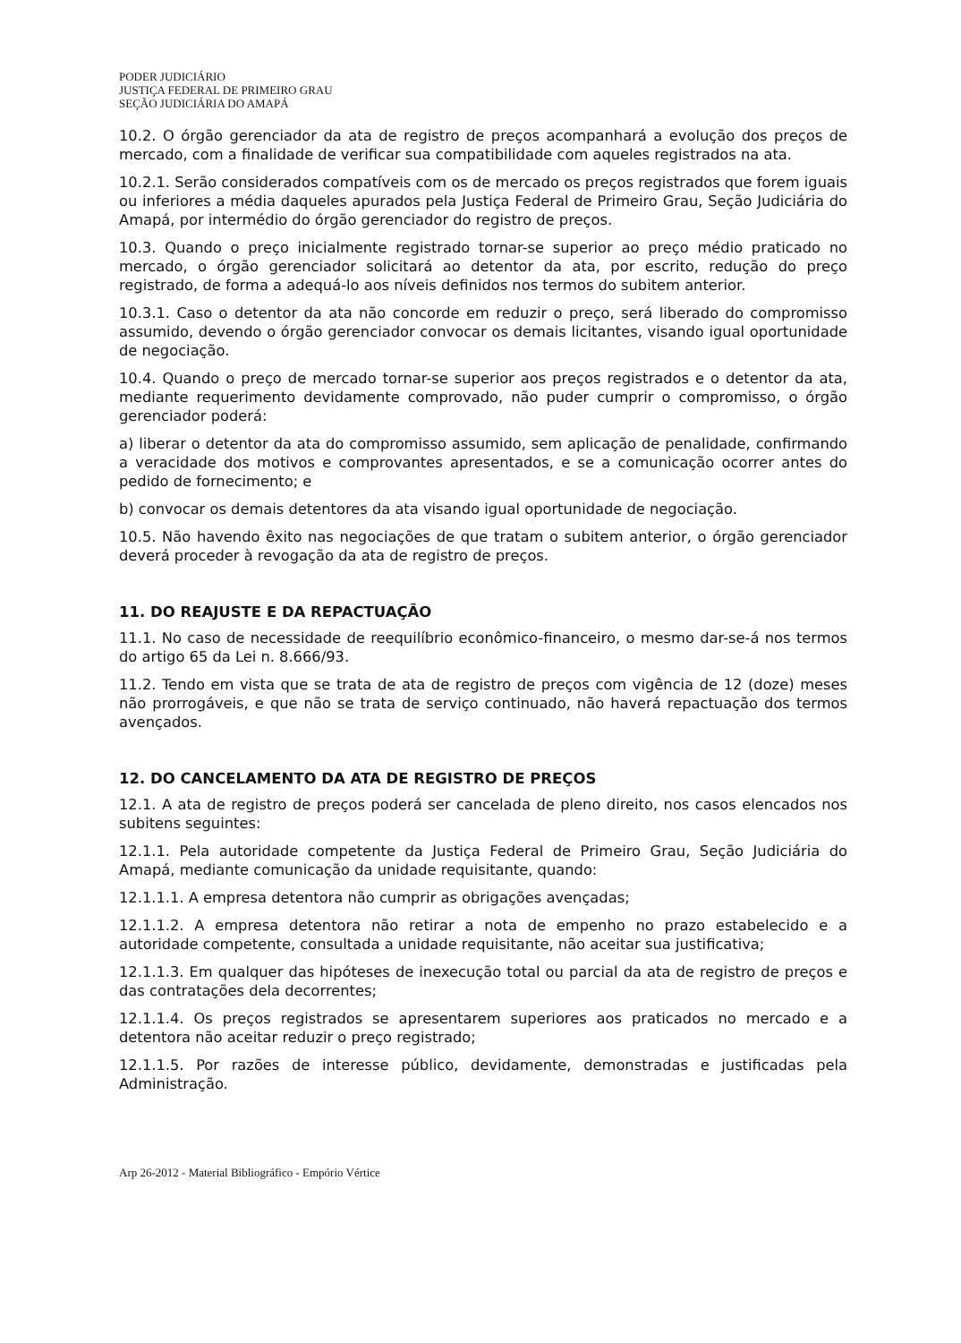PODER JUDICIÁRIO
JUSTIÇA FEDERAL DE PRIMEIRO GRAU
SEÇÃO JUDICIÁRIA DO AMAPÁ
10.2. O órgão gerenciador da ata de registro de preços acompanhará a evolução dos preços de mercado, com a finalidade de verificar sua compatibilidade com aqueles registrados na ata.
10.2.1. Serão considerados compatíveis com os de mercado os preços registrados que forem iguais ou inferiores a média daqueles apurados pela Justiça Federal de Primeiro Grau, Seção Judiciária do Amapá, por intermédio do órgão gerenciador do registro de preços.
10.3. Quando o preço inicialmente registrado tornar-se superior ao preço médio praticado no mercado, o órgão gerenciador solicitará ao detentor da ata, por escrito, redução do preço registrado, de forma a adequá-lo aos níveis definidos nos termos do subitem anterior.
10.3.1. Caso o detentor da ata não concorde em reduzir o preço, será liberado do compromisso assumido, devendo o órgão gerenciador convocar os demais licitantes, visando igual oportunidade de negociação.
10.4. Quando o preço de mercado tornar-se superior aos preços registrados e o detentor da ata, mediante requerimento devidamente comprovado, não puder cumprir o compromisso, o órgão gerenciador poderá:
a) liberar o detentor da ata do compromisso assumido, sem aplicação de penalidade, confirmando a veracidade dos motivos e comprovantes apresentados, e se a comunicação ocorrer antes do pedido de fornecimento; e
b) convocar os demais detentores da ata visando igual oportunidade de negociação.
10.5. Não havendo êxito nas negociações de que tratam o subitem anterior, o órgão gerenciador deverá proceder à revogação da ata de registro de preços.
11. DO REAJUSTE E DA REPACTUAÇÃO
11.1. No caso de necessidade de reequilíbrio econômico-financeiro, o mesmo dar-se-á nos termos do artigo 65 da Lei n. 8.666/93.
11.2. Tendo em vista que se trata de ata de registro de preços com vigência de 12 (doze) meses não prorrogáveis, e que não se trata de serviço continuado, não haverá repactuação dos termos avençados.
12. DO CANCELAMENTO DA ATA DE REGISTRO DE PREÇOS
12.1. A ata de registro de preços poderá ser cancelada de pleno direito, nos casos elencados nos subitens seguintes:
12.1.1. Pela autoridade competente da Justiça Federal de Primeiro Grau, Seção Judiciária do Amapá, mediante comunicação da unidade requisitante, quando:
12.1.1.1. A empresa detentora não cumprir as obrigações avençadas;
12.1.1.2. A empresa detentora não retirar a nota de empenho no prazo estabelecido e a autoridade competente, consultada a unidade requisitante, não aceitar sua justificativa;
12.1.1.3. Em qualquer das hipóteses de inexecução total ou parcial da ata de registro de preços e das contratações dela decorrentes;
12.1.1.4. Os preços registrados se apresentarem superiores aos praticados no mercado e a detentora não aceitar reduzir o preço registrado;
12.1.1.5. Por razões de interesse público, devidamente, demonstradas e justificadas pela Administração.
Arp 26-2012 - Material Bibliográfico - Empório Vértice